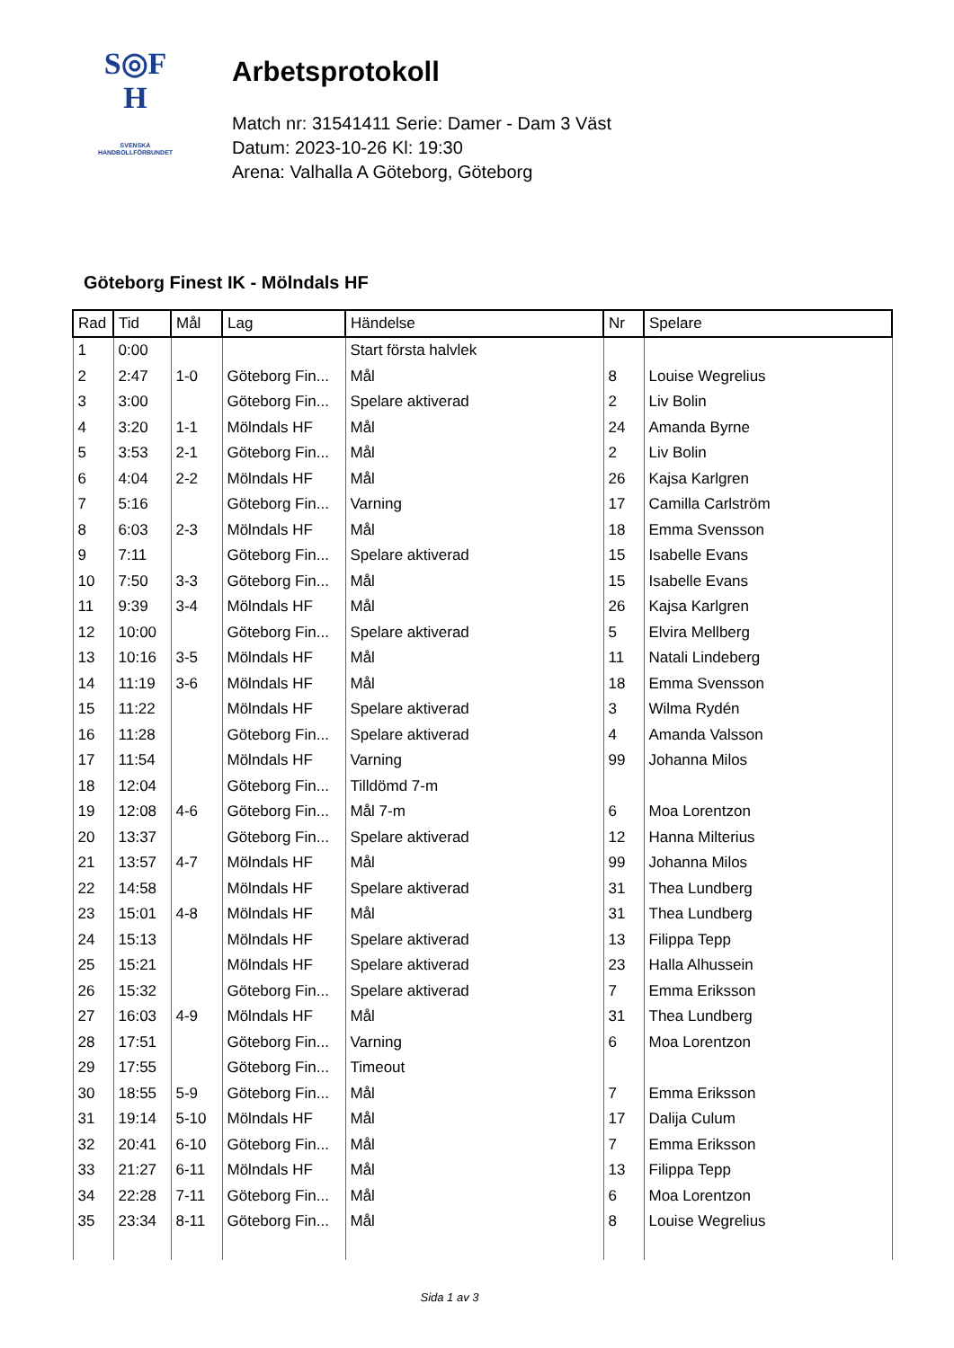S◎F
H
SVENSKA
HANDBOLLFÖRBUNDET
Arbetsprotokoll
Match nr: 31541411 Serie: Damer - Dam 3 Väst
Datum: 2023-10-26 Kl: 19:30
Arena: Valhalla A Göteborg, Göteborg
Göteborg Finest IK - Mölndals HF
| Rad | Tid | Mål | Lag | Händelse | Nr | Spelare |
| --- | --- | --- | --- | --- | --- | --- |
| 1 | 0:00 | | | Start första halvlek | | |
| 2 | 2:47 | 1-0 | Göteborg Fin... | Mål | 8 | Louise Wegrelius |
| 3 | 3:00 | | Göteborg Fin... | Spelare aktiverad | 2 | Liv Bolin |
| 4 | 3:20 | 1-1 | Mölndals HF | Mål | 24 | Amanda Byrne |
| 5 | 3:53 | 2-1 | Göteborg Fin... | Mål | 2 | Liv Bolin |
| 6 | 4:04 | 2-2 | Mölndals HF | Mål | 26 | Kajsa Karlgren |
| 7 | 5:16 | | Göteborg Fin... | Varning | 17 | Camilla Carlström |
| 8 | 6:03 | 2-3 | Mölndals HF | Mål | 18 | Emma Svensson |
| 9 | 7:11 | | Göteborg Fin... | Spelare aktiverad | 15 | Isabelle Evans |
| 10 | 7:50 | 3-3 | Göteborg Fin... | Mål | 15 | Isabelle Evans |
| 11 | 9:39 | 3-4 | Mölndals HF | Mål | 26 | Kajsa Karlgren |
| 12 | 10:00 | | Göteborg Fin... | Spelare aktiverad | 5 | Elvira Mellberg |
| 13 | 10:16 | 3-5 | Mölndals HF | Mål | 11 | Natali Lindeberg |
| 14 | 11:19 | 3-6 | Mölndals HF | Mål | 18 | Emma Svensson |
| 15 | 11:22 | | Mölndals HF | Spelare aktiverad | 3 | Wilma Rydén |
| 16 | 11:28 | | Göteborg Fin... | Spelare aktiverad | 4 | Amanda Valsson |
| 17 | 11:54 | | Mölndals HF | Varning | 99 | Johanna Milos |
| 18 | 12:04 | | Göteborg Fin... | Tilldömd 7-m | | |
| 19 | 12:08 | 4-6 | Göteborg Fin... | Mål 7-m | 6 | Moa Lorentzon |
| 20 | 13:37 | | Göteborg Fin... | Spelare aktiverad | 12 | Hanna Milterius |
| 21 | 13:57 | 4-7 | Mölndals HF | Mål | 99 | Johanna Milos |
| 22 | 14:58 | | Mölndals HF | Spelare aktiverad | 31 | Thea Lundberg |
| 23 | 15:01 | 4-8 | Mölndals HF | Mål | 31 | Thea Lundberg |
| 24 | 15:13 | | Mölndals HF | Spelare aktiverad | 13 | Filippa Tepp |
| 25 | 15:21 | | Mölndals HF | Spelare aktiverad | 23 | Halla Alhussein |
| 26 | 15:32 | | Göteborg Fin... | Spelare aktiverad | 7 | Emma Eriksson |
| 27 | 16:03 | 4-9 | Mölndals HF | Mål | 31 | Thea Lundberg |
| 28 | 17:51 | | Göteborg Fin... | Varning | 6 | Moa Lorentzon |
| 29 | 17:55 | | Göteborg Fin... | Timeout | | |
| 30 | 18:55 | 5-9 | Göteborg Fin... | Mål | 7 | Emma Eriksson |
| 31 | 19:14 | 5-10 | Mölndals HF | Mål | 17 | Dalija Culum |
| 32 | 20:41 | 6-10 | Göteborg Fin... | Mål | 7 | Emma Eriksson |
| 33 | 21:27 | 6-11 | Mölndals HF | Mål | 13 | Filippa Tepp |
| 34 | 22:28 | 7-11 | Göteborg Fin... | Mål | 6 | Moa Lorentzon |
| 35 | 23:34 | 8-11 | Göteborg Fin... | Mål | 8 | Louise Wegrelius |
Sida 1 av 3